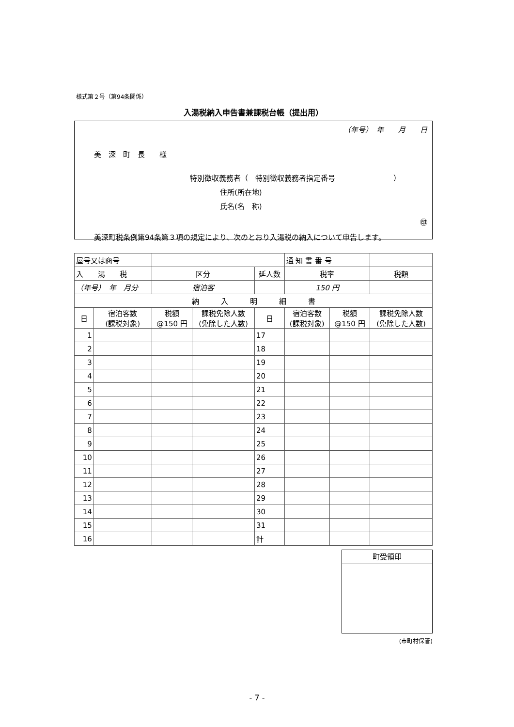様式第２号（第94条関係）
入湯税納入申告書兼課税台帳（提出用）
（年号）　年　　月　　日
美　深　町　長　　様
特別徴収義務者（　特別徴収義務者指定番号　　　　　　　　）
住所(所在地)
氏名(名　称)
㊞
美深町税条例第94条第３項の規定により、次のとおり入湯税の納入について申告します。
| 屋号又は商号 | | | | | 通 知 書 番 号 | | |
| 入 湯 税 | | 区分 | | 延人数 | 税率 | | 税額 |
| （年号） 年 月分 | | 宿泊客 | | | 150 円 | | |
| 納 入 明 細 書 | | | | | | | |
| 日 | 宿泊客数 (課税対象) | 税額 @150 円 | 課税免除人数 (免除した人数) | 日 | 宿泊客数 (課税対象) | 税額 @150 円 | 課税免除人数 (免除した人数) |
| 1 | | | | 17 | | | |
| 2 | | | | 18 | | | |
| 3 | | | | 19 | | | |
| 4 | | | | 20 | | | |
| 5 | | | | 21 | | | |
| 6 | | | | 22 | | | |
| 7 | | | | 23 | | | |
| 8 | | | | 24 | | | |
| 9 | | | | 25 | | | |
| 10 | | | | 26 | | | |
| 11 | | | | 27 | | | |
| 12 | | | | 28 | | | |
| 13 | | | | 29 | | | |
| 14 | | | | 30 | | | |
| 15 | | | | 31 | | | |
| 16 | | | | 計 | | | |
町受領印
(市町村保管)
- 7 -